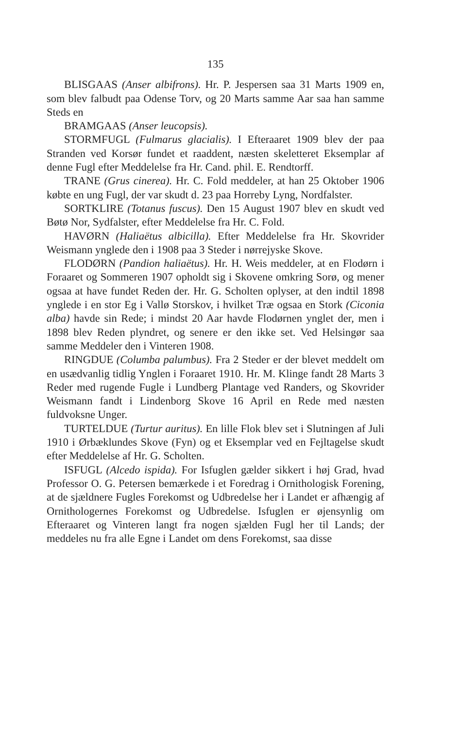135
BLISGAAS (Anser albifrons). Hr. P. Jespersen saa 31 Marts 1909 en, som blev falbudt paa Odense Torv, og 20 Marts samme Aar saa han samme Steds en
BRAMGAAS (Anser leucopsis).
STORMFUGL (Fulmarus glacialis). I Efteraaret 1909 blev der paa Stranden ved Korsør fundet et raaddent, næsten skeletteret Eksemplar af denne Fugl efter Meddelelse fra Hr. Cand. phil. E. Rendtorff.
TRANE (Grus cinerea). Hr. C. Fold meddeler, at han 25 Oktober 1906 købte en ung Fugl, der var skudt d. 23 paa Horreby Lyng, Nordfalster.
SORTKLIRE (Totanus fuscus). Den 15 August 1907 blev en skudt ved Bøtø Nor, Sydfalster, efter Meddelelse fra Hr. C. Fold.
HAVØRN (Haliaëtus albicilla). Efter Meddelelse fra Hr. Skovrider Weismann ynglede den i 1908 paa 3 Steder i nørrejyske Skove.
FLODØRN (Pandion haliaëtus). Hr. H. Weis meddeler, at en Flodørn i Foraaret og Sommeren 1907 opholdt sig i Skovene omkring Sorø, og mener ogsaa at have fundet Reden der. Hr. G. Scholten oplyser, at den indtil 1898 ynglede i en stor Eg i Vallø Storskov, i hvilket Træ ogsaa en Stork (Ciconia alba) havde sin Rede; i mindst 20 Aar havde Flodørnen ynglet der, men i 1898 blev Reden plyndret, og senere er den ikke set. Ved Helsingør saa samme Meddeler den i Vinteren 1908.
RINGDUE (Columba palumbus). Fra 2 Steder er der blevet meddelt om en usædvanlig tidlig Ynglen i Foraaret 1910. Hr. M. Klinge fandt 28 Marts 3 Reder med rugende Fugle i Lundberg Plantage ved Randers, og Skovrider Weismann fandt i Lindenborg Skove 16 April en Rede med næsten fuldvoksne Unger.
TURTELDUE (Turtur auritus). En lille Flok blev set i Slutningen af Juli 1910 i Ørbæklundes Skove (Fyn) og et Eksemplar ved en Fejltagelse skudt efter Meddelelse af Hr. G. Scholten.
ISFUGL (Alcedo ispida). For Isfuglen gælder sikkert i høj Grad, hvad Professor O. G. Petersen bemærkede i et Foredrag i Ornithologisk Forening, at de sjældnere Fugles Forekomst og Udbredelse her i Landet er afhængig af Ornithologernes Forekomst og Udbredelse. Isfuglen er øjensynlig om Efteraaret og Vinteren langt fra nogen sjælden Fugl her til Lands; der meddeles nu fra alle Egne i Landet om dens Forekomst, saa disse